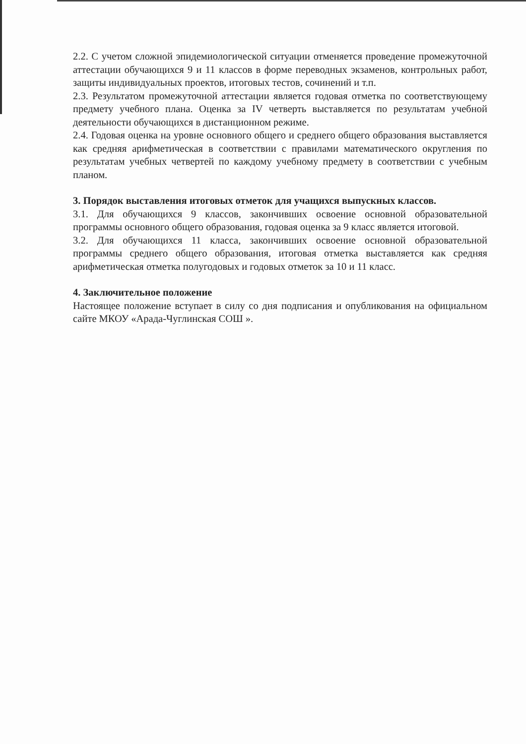2.2. С учетом сложной эпидемиологической ситуации отменяется проведение промежуточной аттестации обучающихся 9 и 11 классов в форме переводных экзаменов, контрольных работ, защиты индивидуальных проектов, итоговых тестов, сочинений и т.п.
2.3. Результатом промежуточной аттестации является годовая отметка по соответствующему предмету учебного плана. Оценка за IV четверть выставляется по результатам учебной деятельности обучающихся в дистанционном режиме.
2.4. Годовая оценка на уровне основного общего и среднего общего образования выставляется как средняя арифметическая в соответствии с правилами математического округления по результатам учебных четвертей по каждому учебному предмету в соответствии с учебным планом.
3. Порядок выставления итоговых отметок для учащихся выпускных классов.
3.1. Для обучающихся 9 классов, закончивших освоение основной образовательной программы основного общего образования, годовая оценка за 9 класс является итоговой.
3.2. Для обучающихся 11 класса, закончивших освоение основной образовательной программы среднего общего образования, итоговая отметка выставляется как средняя арифметическая отметка полугодовых и годовых отметок за 10 и 11 класс.
4. Заключительное положение
Настоящее положение вступает в силу со дня подписания и опубликования на официальном сайте МКОУ «Арада-Чуглинская СОШ ».